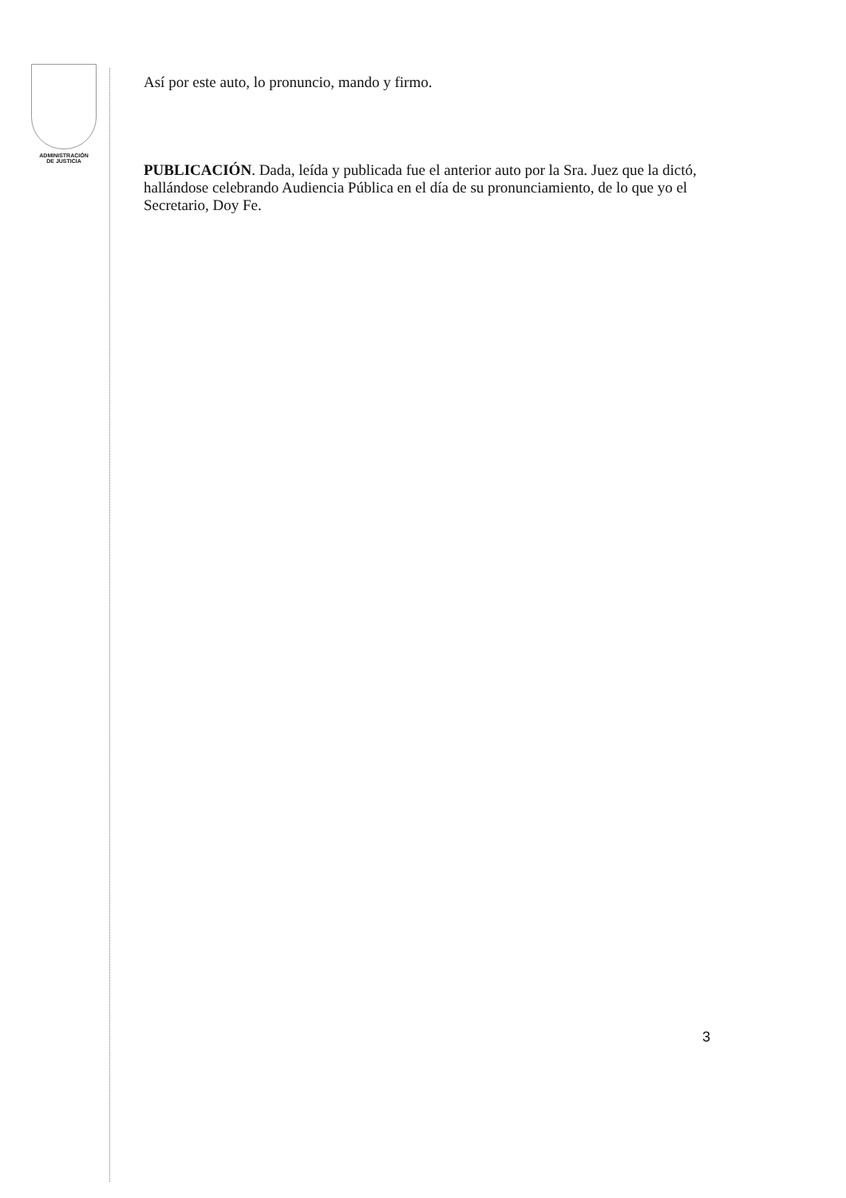ADMINISTRACIÓN
DE JUSTICIA
Así por este auto, lo pronuncio, mando y firmo.
PUBLICACIÓN. Dada, leída y publicada fue el anterior auto por la Sra. Juez que la dictó, hallándose celebrando Audiencia Pública en el día de su pronunciamiento, de lo que yo el Secretario, Doy Fe.
3